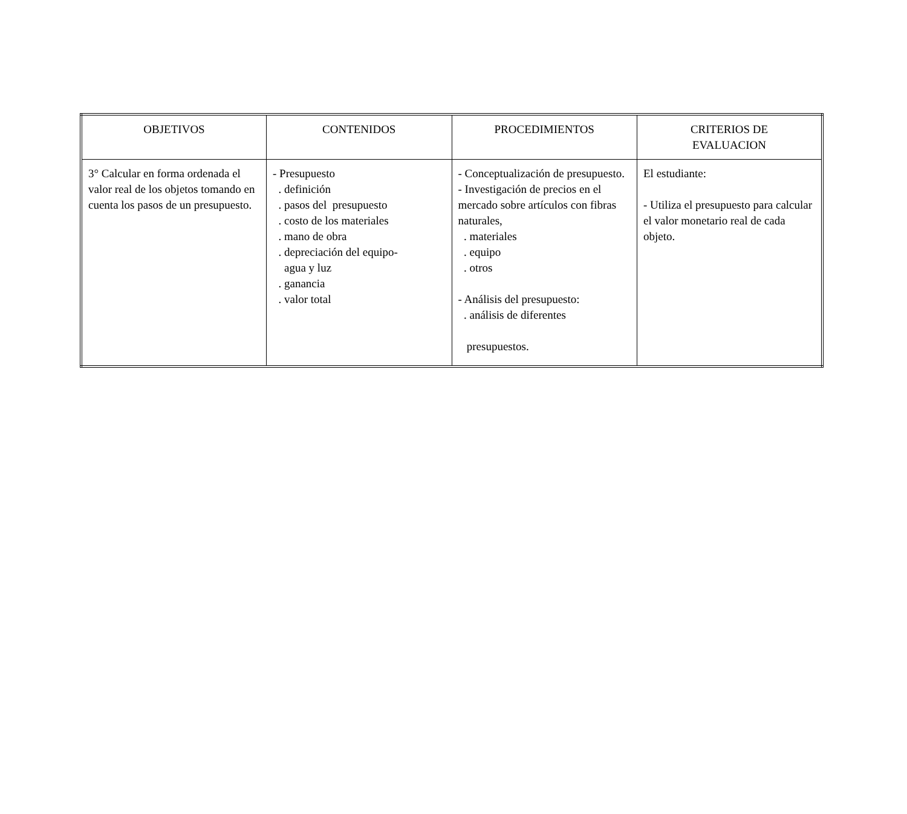| OBJETIVOS | CONTENIDOS | PROCEDIMIENTOS | CRITERIOS DE EVALUACION |
| --- | --- | --- | --- |
| 3° Calcular en forma ordenada el valor real de los objetos tomando en cuenta los pasos de un presupuesto. | - Presupuesto . definición . pasos del presupuesto . costo de los materiales . mano de obra . depreciación del equipo- agua y luz . ganancia . valor total | - Conceptualización de presupuesto. - Investigación de precios en el mercado sobre artículos con fibras naturales, . materiales . equipo . otros - Análisis del presupuesto: . análisis de diferentes presupuestos. | El estudiante: - Utiliza el presupuesto para calcular el valor monetario real de cada objeto. |